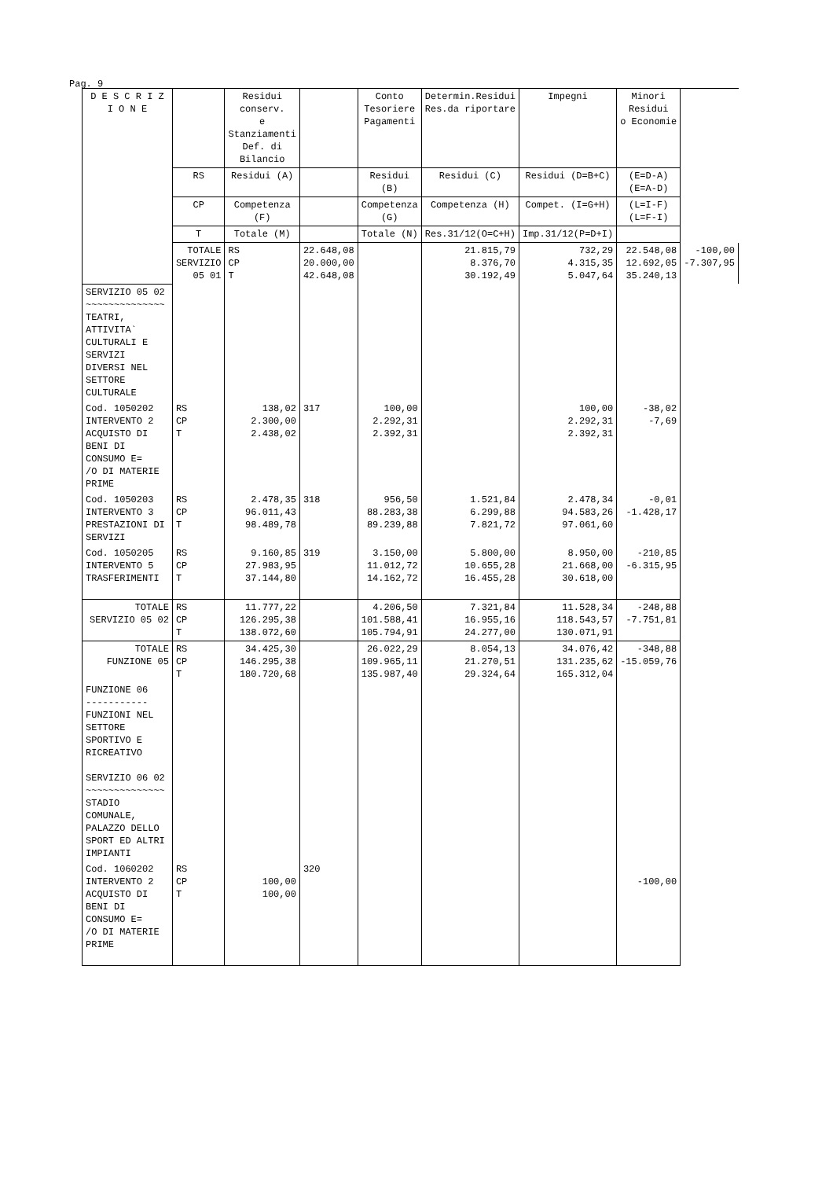Pag. 9
| D E S C R I Z I O N E | | Residui conserv. e Stanziamenti Def. di Bilancio | | Conto Tesoriere Pagamenti | Determin.Residui Res.da riportare | Impegni | Minori Residui o Economie | |
| --- | --- | --- | --- | --- | --- | --- | --- | --- |
| | RS | Residui (A) | | Residui (B) | Residui (C) | Residui (D=B+C) | (E=D-A) (E=A-D) | |
| | CP | Competenza (F) | | Competenza (G) | Competenza (H) | Compet. (I=G+H) | (L=I-F) (L=F-I) | |
| | T | Totale (M) | | Totale (N) | Res.31/12(O=C+H) | Imp.31/12(P=D+I) | | |
| | TOTALE SERVIZIO 05 01 | RS CP T | 22.648,08 20.000,00 42.648,08 | | 21.815,79 8.376,70 30.192,49 | 732,29 4.315,35 5.047,64 | 22.548,08 12.692,05 35.240,13 | -100,00 -7.307,95 |
| SERVIZIO 05 02 ~~~~~~~~~~~~~~ TEATRI, ATTIVITA` CULTURALI E SERVIZI DIVERSI NEL SETTORE CULTURALE | | | | | | | | |
| Cod. 1050202 INTERVENTO 2 ACQUISTO DI BENI DI CONSUMO E= /O DI MATERIE PRIME | RS CP T | 138,02 2.300,00 2.438,02 | 317 | 100,00 2.292,31 2.392,31 | | 100,00 2.292,31 2.392,31 | -38,02 -7,69 | |
| Cod. 1050203 INTERVENTO 3 PRESTAZIONI DI SERVIZI | RS CP T | 2.478,35 96.011,43 98.489,78 | 318 | 956,50 88.283,38 89.239,88 | 1.521,84 6.299,88 7.821,72 | 2.478,34 94.583,26 97.061,60 | -0,01 -1.428,17 | |
| Cod. 1050205 INTERVENTO 5 TRASFERIMENTI | RS CP T | 9.160,85 27.983,95 37.144,80 | 319 | 3.150,00 11.012,72 14.162,72 | 5.800,00 10.655,28 16.455,28 | 8.950,00 21.668,00 30.618,00 | -210,85 -6.315,95 | |
| TOTALE SERVIZIO 05 02 | RS CP T | 11.777,22 126.295,38 138.072,60 | | 4.206,50 101.588,41 105.794,91 | 7.321,84 16.955,16 24.277,00 | 11.528,34 118.543,57 130.071,91 | -248,88 -7.751,81 | |
| TOTALE FUNZIONE 05 | RS CP T | 34.425,30 146.295,38 180.720,68 | | 26.022,29 109.965,11 135.987,40 | 8.054,13 21.270,51 29.324,64 | 34.076,42 131.235,62 165.312,04 | -348,88 -15.059,76 | |
| FUNZIONE 06 ----------- FUNZIONI NEL SETTORE SPORTIVO E RICREATIVO SERVIZIO 06 02 ~~~~~~~~~~~~~~ STADIO COMUNALE, PALAZZO DELLO SPORT ED ALTRI IMPIANTI | | | | | | | | |
| Cod. 1060202 INTERVENTO 2 ACQUISTO DI BENI DI CONSUMO E= /O DI MATERIE PRIME | RS CP T | 100,00 100,00 | 320 | | | | -100,00 | |